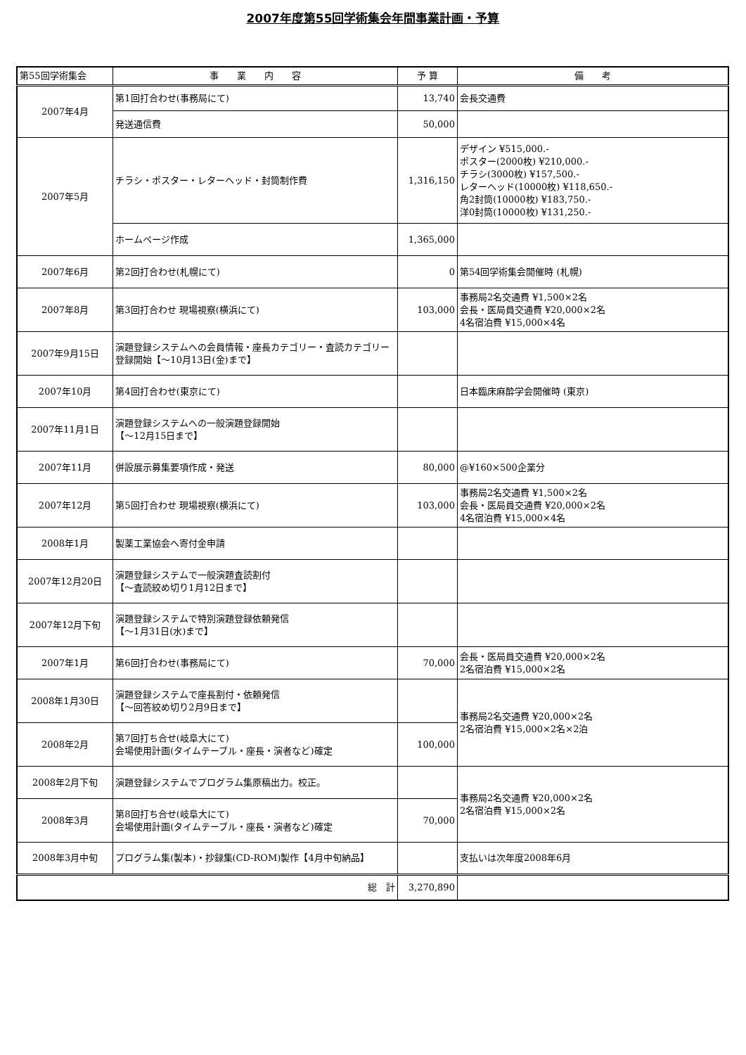2007年度第55回学術集会年間事業計画・予算
| 第55回学術集会 | 事 業 内 容 | 予 算 | 備 考 |
| --- | --- | --- | --- |
| 2007年4月 | 第1回打合わせ(事務局にて) | 13,740 | 会長交通費 |
| | 発送通信費 | 50,000 | |
| 2007年5月 | チラシ・ポスター・レターヘッド・封筒制作費 | 1,316,150 | デザイン ¥515,000.- ポスター(2000枚) ¥210,000.- チラシ(3000枚) ¥157,500.- レターヘッド(10000枚) ¥118,650.- 角2封筒(10000枚) ¥183,750.- 洋0封筒(10000枚) ¥131,250.- |
| | ホームページ作成 | 1,365,000 | |
| 2007年6月 | 第2回打合わせ(札幌にて) | 0 | 第54回学術集会開催時 (札幌) |
| 2007年8月 | 第3回打合わせ 現場視察(横浜にて) | 103,000 | 事務局2名交通費 ¥1,500×2名 会長・医局員交通費 ¥20,000×2名 4名宿泊費 ¥15,000×4名 |
| 2007年9月15日 | 演題登録システムへの会員情報・座長カテゴリー・査読カテゴリー登録開始【～10月13日(金)まで】 | | |
| 2007年10月 | 第4回打合わせ(東京にて) | | 日本臨床麻酔学会開催時 (東京) |
| 2007年11月1日 | 演題登録システムへの一般演題登録開始 【～12月15日まで】 | | |
| 2007年11月 | 併設展示募集要項作成・発送 | 80,000 | @¥160×500企業分 |
| 2007年12月 | 第5回打合わせ 現場視察(横浜にて) | 103,000 | 事務局2名交通費 ¥1,500×2名 会長・医局員交通費 ¥20,000×2名 4名宿泊費 ¥15,000×4名 |
| 2008年1月 | 製薬工業協会へ寄付金申請 | | |
| 2007年12月20日 | 演題登録システムで一般演題査読割付 【～査読絞め切り1月12日まで】 | | |
| 2007年12月下旬 | 演題登録システムで特別演題登録依頼発信 【～1月31日(水)まで】 | | |
| 2007年1月 | 第6回打合わせ(事務局にて) | 70,000 | 会長・医局員交通費 ¥20,000×2名 2名宿泊費 ¥15,000×2名 |
| 2008年1月30日 | 演題登録システムで座長割付・依頼発信 【～回答絞め切り2月9日まで】 | | 事務局2名交通費 ¥20,000×2名 2名宿泊費 ¥15,000×2名×2泊 |
| 2008年2月 | 第7回打ち合せ(岐阜大にて) 会場使用計画(タイムテーブル・座長・演者など)確定 | 100,000 | |
| 2008年2月下旬 | 演題登録システムでプログラム集原稿出力。校正。 | | 事務局2名交通費 ¥20,000×2名 2名宿泊費 ¥15,000×2名 |
| 2008年3月 | 第8回打ち合せ(岐阜大にて) 会場使用計画(タイムテーブル・座長・演者など)確定 | 70,000 | |
| 2008年3月中旬 | プログラム集(製本)・抄録集(CD-ROM)製作【4月中旬納品】 | | 支払いは次年度2008年6月 |
| 総 計 | | 3,270,890 | |